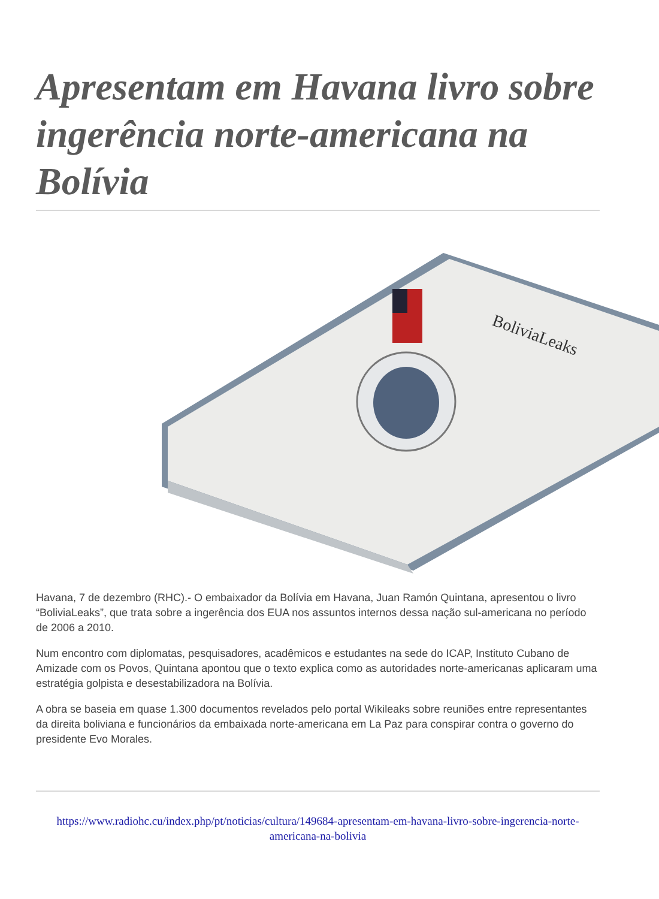Apresentam em Havana livro sobre ingerência norte-americana na Bolívia
BoliviaLeaks
Havana, 7 de dezembro (RHC).- O embaixador da Bolívia em Havana, Juan Ramón Quintana, apresentou o livro “BoliviaLeaks”, que trata sobre a ingerência dos EUA nos assuntos internos dessa nação sul-americana no período de 2006 a 2010.
Num encontro com diplomatas, pesquisadores, acadêmicos e estudantes na sede do ICAP, Instituto Cubano de Amizade com os Povos, Quintana apontou que o texto explica como as autoridades norte-americanas aplicaram uma estratégia golpista e desestabilizadora na Bolívia.
A obra se baseia em quase 1.300 documentos revelados pelo portal Wikileaks sobre reuniões entre representantes da direita boliviana e funcionários da embaixada norte-americana em La Paz para conspirar contra o governo do presidente Evo Morales.
https://www.radiohc.cu/index.php/pt/noticias/cultura/149684-apresentam-em-havana-livro-sobre-ingerencia-norte-americana-na-bolivia